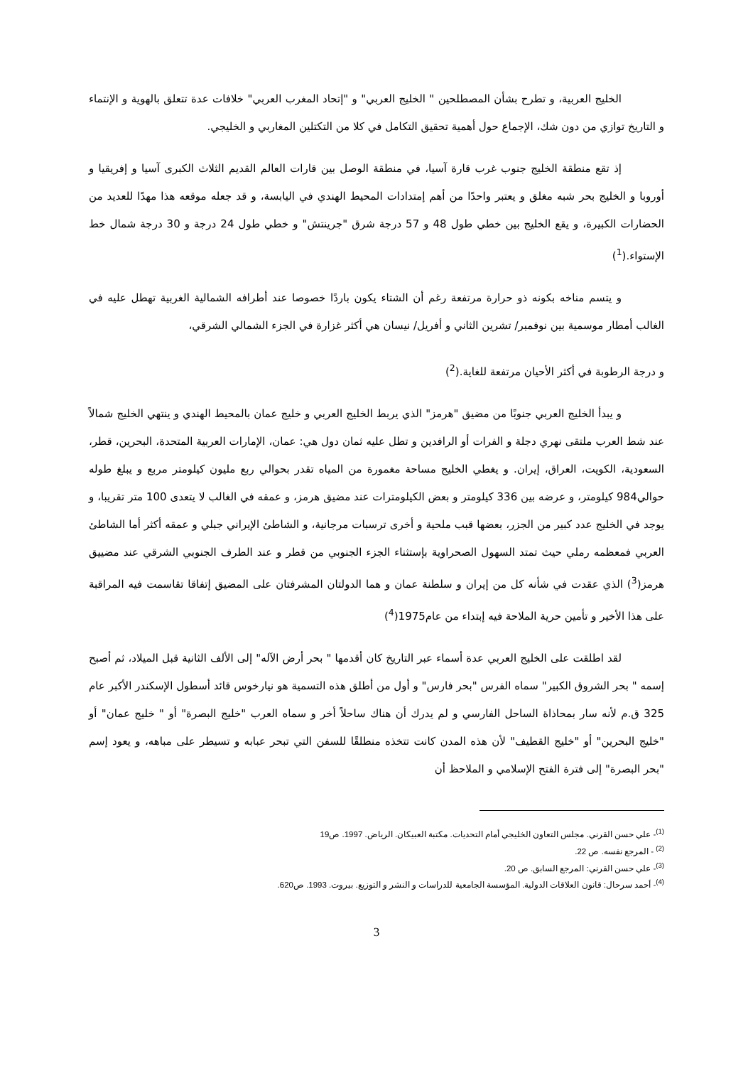الخليج العربية، و تطرح بشأن المصطلحين " الخليج العربي" و "إتحاد المغرب العربي" خلافات عدة تتعلق بالهوية و الإنتماء و التاريخ توازي من دون شك، الإجماع حول أهمية تحقيق التكامل في كلا من التكتلين المغاربي و الخليجي.
إذ تقع منطقة الخليج جنوب غرب قارة آسيا، في منطقة الوصل بين قارات العالم القديم الثلاث الكبرى آسيا و إفريقيا و أوروبا و الخليج بحر شبه مغلق و يعتبر واحدًا من أهم إمتدادات المحيط الهندي في اليابسة، و قد جعله موقعه هذا مهدًا للعديد من الحضارات الكبيرة، و يقع الخليج بين خطي طول 48 و 57 درجة شرق "جرينتش" و خطي طول 24 درجة و 30 درجة شمال خط الإستواء.(<sup>1</sup>)
و يتسم مناخه بكونه ذو حرارة مرتفعة رغم أن الشتاء يكون باردًا خصوصا عند أطرافه الشمالية الغربية تهطل عليه في الغالب أمطار موسمية بين نوفمبر/ تشرين الثاني و أفريل/ نيسان هي أكثر غزارة في الجزء الشمالي الشرقي،
و درجة الرطوبة في أكثر الأحيان مرتفعة للغاية.(<sup>2</sup>)
و يبدأ الخليج العربي جنوبًا من مضيق "هرمز" الذي يربط الخليج العربي و خليج عمان بالمحيط الهندي و ينتهي الخليج شمالاً عند شط العرب ملتقى نهري دجلة و الفرات أو الرافدين و تطل عليه ثمان دول هي: عمان، الإمارات العربية المتحدة، البحرين، قطر، السعودية، الكويت، العراق، إيران. و يغطي الخليج مساحة مغمورة من المياه تقدر بحوالي ربع مليون كيلومتر مربع و يبلغ طوله حوالي984 كيلومتر، و عرضه بين 336 كيلومتر و بعض الكيلومترات عند مضيق هرمز، و عمقه في الغالب لا يتعدى 100 متر تقريبا، و يوجد في الخليج عدد كبير من الجزر، بعضها قبب ملحية و أخرى ترسبات مرجانية، و الشاطئ الإيراني جبلي و عمقه أكثر أما الشاطئ العربي فمعظمه رملي حيث تمتد السهول الصحراوية بإستثناء الجزء الجنوبي من قطر و عند الطرف الجنوبي الشرقي عند مضييق هرمز(<sup>3</sup>) الذي عقدت في شأنه كل من إيران و سلطنة عمان و هما الدولتان المشرفتان على المضيق إتفاقا تقاسمت فيه المراقبة على هذا الأخير و تأمين حرية الملاحة فيه إبتداء من عام1975(<sup>4</sup>)
لقد اطلقت على الخليج العربي عدة أسماء عبر التاريخ كان أقدمها " بحر أرض الآله" إلى الألف الثانية قبل الميلاد، ثم أصبح إسمه " بحر الشروق الكبير" سماه الفرس "بحر فارس" و أول من أطلق هذه التسمية هو نيارخوس قائد أسطول الإسكندر الأكبر عام 325 ق.م لأنه سار بمحاذاة الساحل الفارسي و لم يدرك أن هناك ساحلاً أخر و سماه العرب "خليج البصرة" أو " خليج عمان" أو "خليج البحرين" أو "خليج القطيف" لأن هذه المدن كانت تتخذه منطلقًا للسفن التي تبحر عبابه و تسيطر على مباهه، و يعود إسم "بحر البصرة" إلى فترة الفتح الإسلامي و الملاحظ أن
<sup>(1)</sup>- علي حسن القرني. مجلس التعاون الخليجي أمام التحديات. مكتبة العبيكان. الرياض. 1997. ص19
<sup>(2)</sup> - المرجع نفسه. ص 22.
<sup>(3)</sup>- علي حسن القرني: المرجع السابق. ص 20.
<sup>(4)</sup>- أحمد سرحال: قانون العلاقات الدولية. المؤسسة الجامعية للدراسات و النشر و التوزيع. بيروت. 1993. ص620.
3